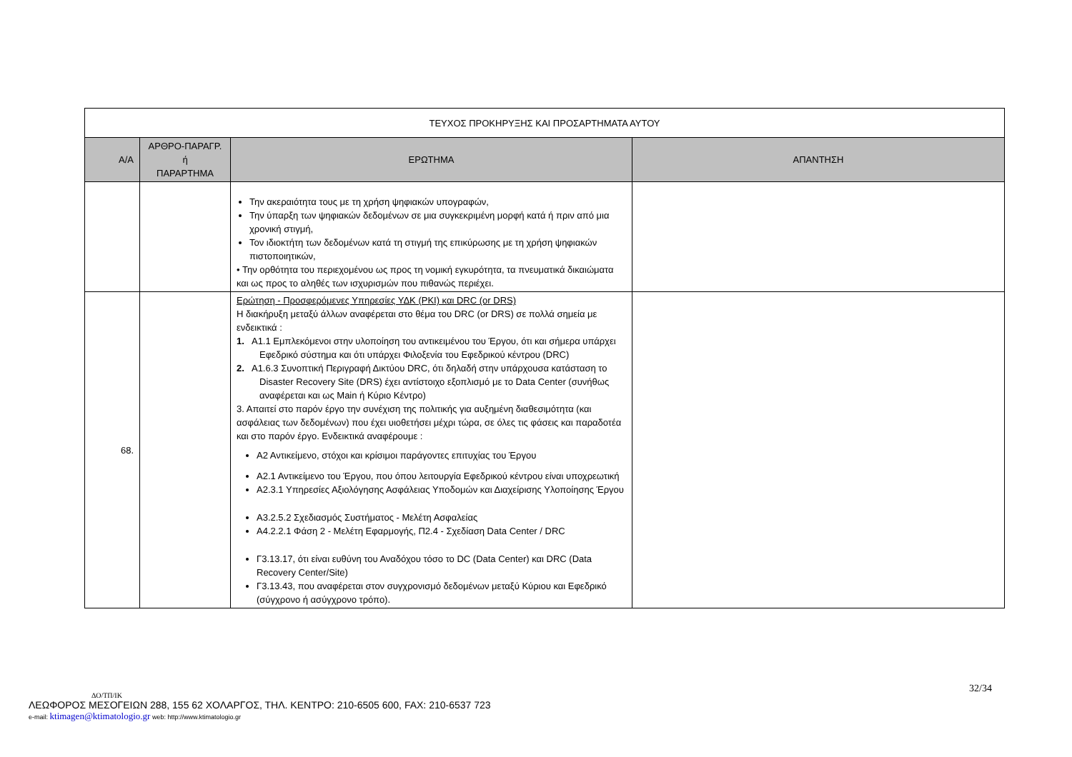| ΤΕΥΧΟΣ ΠΡΟΚΗΡΥΞΗΣ ΚΑΙ ΠΡΟΣΑΡΤΗΜΑΤΑ ΑΥΤΟΥ | | | |
| Α/Α | ΑΡΘΡΟ-ΠΑΡΑΓΡ. ή ΠΑΡΑΡΤΗΜΑ | ΕΡΩΤΗΜΑ | ΑΠΑΝΤΗΣΗ |
| | | Την ακεραιότητα τους με τη χρήση ψηφιακών υπογραφών, Την ύπαρξη των ψηφιακών δεδομένων σε μια συγκεκριμένη μορφή κατά ή πριν από μια χρονική στιγμή, Τον ιδιοκτήτη των δεδομένων κατά τη στιγμή της επικύρωσης με τη χρήση ψηφιακών πιστοποιητικών, • Την ορθότητα του περιεχομένου ως προς τη νομική εγκυρότητα, τα πνευματικά δικαιώματα και ως προς το αληθές των ισχυρισμών που πιθανώς περιέχει. | |
| 68. | | Ερώτηση - Προσφερόμενες Υπηρεσίες ΥΔΚ (PKI) και DRC (or DRS) Η διακήρυξη μεταξύ άλλων αναφέρεται στο θέμα του DRC (or DRS) σε πολλά σημεία με ενδεικτικά : 1. Α1.1 Εμπλεκόμενοι στην υλοποίηση του αντικειμένου του Έργου, ότι και σήμερα υπάρχει Εφεδρικό σύστημα και ότι υπάρχει Φιλοξενία του Εφεδρικού κέντρου (DRC) 2. Α1.6.3 Συνοπτική Περιγραφή Δικτύου DRC, ότι δηλαδή στην υπάρχουσα κατάσταση το Disaster Recovery Site (DRS) έχει αντίστοιχο εξοπλισμό με το Data Center (συνήθως αναφέρεται και ως Main ή Κύριο Κέντρο) 3. Απαιτεί στο παρόν έργο την συνέχιση της πολιτικής για αυξημένη διαθεσιμότητα (και ασφάλειας των δεδομένων) που έχει υιοθετήσει μέχρι τώρα, σε όλες τις φάσεις και παραδοτέα και στο παρόν έργο. Ενδεικτικά αναφέρουμε : Α2 Αντικείμενο, στόχοι και κρίσιμοι παράγοντες επιτυχίας του Έργου Α2.1 Αντικείμενο του Έργου, που όπου λειτουργία Εφεδρικού κέντρου είναι υποχρεωτική Α2.3.1 Υπηρεσίες Αξιολόγησης Ασφάλειας Υποδομών και Διαχείρισης Υλοποίησης Έργου Α3.2.5.2 Σχεδιασμός Συστήματος - Μελέτη Ασφαλείας Α4.2.2.1 Φάση 2 - Μελέτη Εφαρμογής, Π2.4 - Σχεδίαση Data Center / DRC Γ3.13.17, ότι είναι ευθύνη του Αναδόχου τόσο το DC (Data Center) και DRC (Data Recovery Center/Site) Γ3.13.43, που αναφέρεται στον συγχρονισμό δεδομένων μεταξύ Κύριου και Εφεδρικό (σύγχρονο ή ασύγχρονο τρόπο). | |
32/34
ΔΟ/ΤΠ/ΙΚ
ΛΕΩΦΟΡΟΣ ΜΕΣΟΓΕΙΩΝ 288, 155 62 ΧΟΛΑΡΓΟΣ, ΤΗΛ. ΚΕΝΤΡΟ: 210-6505 600, FAX: 210-6537 723
e-mail: ktimagen@ktimatologio.gr web: http://www.ktimatologio.gr